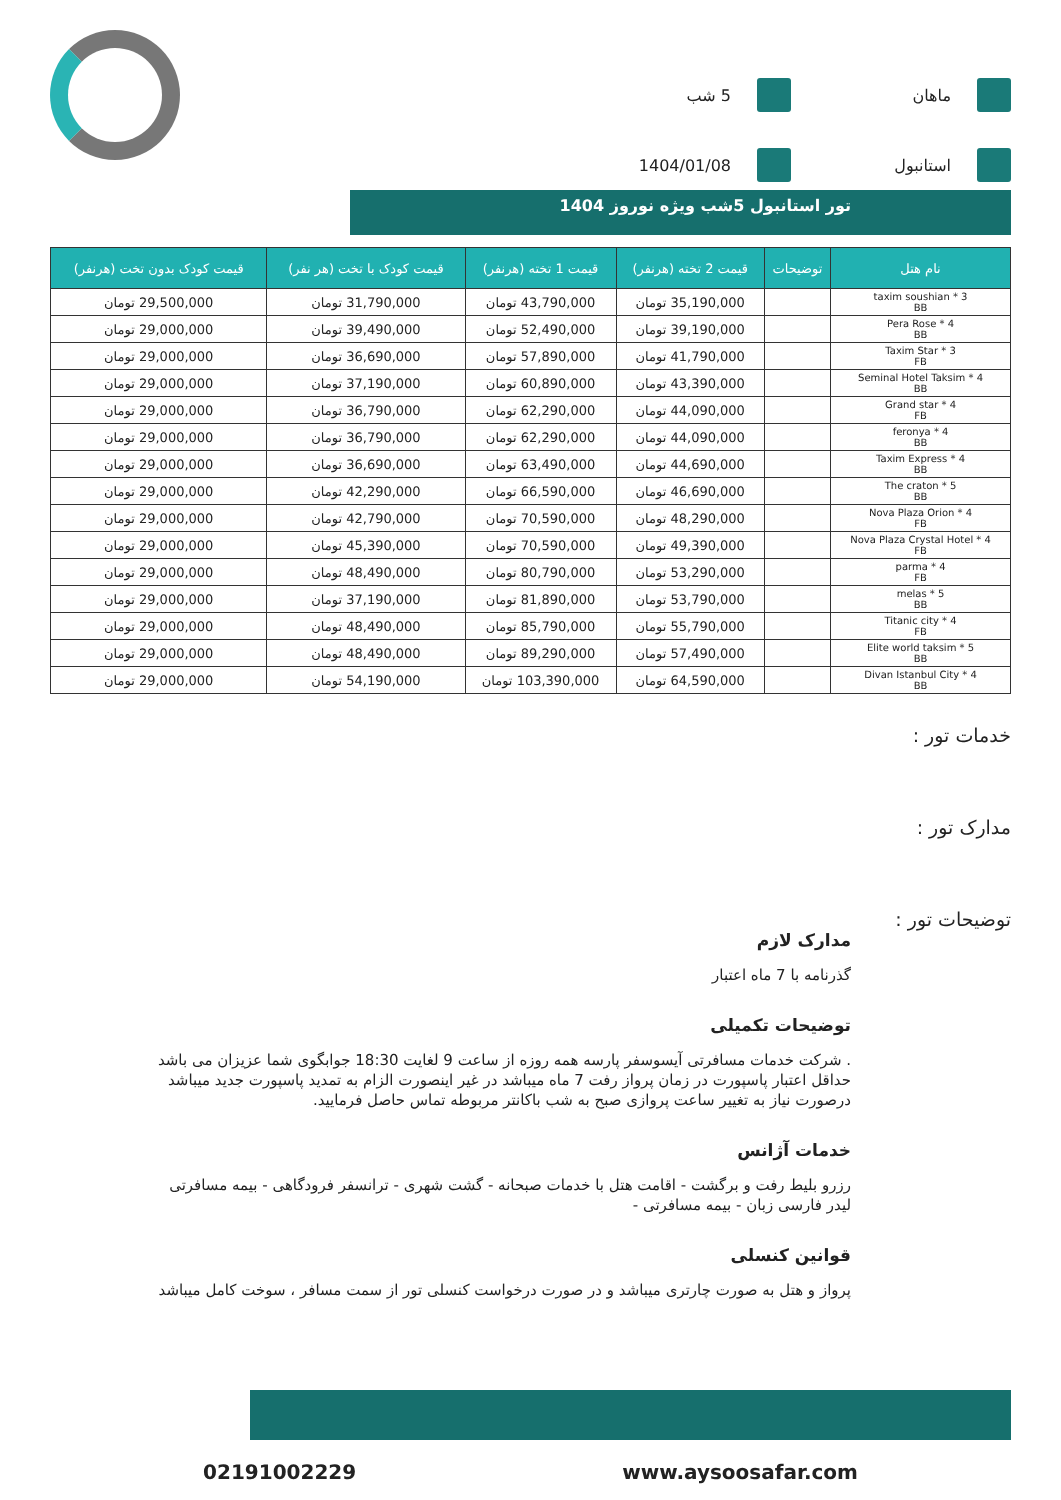ماهان
5 شب
استانبول
1404/01/08
تور استانبول 5شب ویژه نوروز 1404
| نام هتل | توضیحات | قیمت 2 تخته (هرنفر) | قیمت 1 تخته (هرنفر) | قیمت کودک با تخت (هر نفر) | قیمت کودک بدون تخت (هرنفر) |
| --- | --- | --- | --- | --- | --- |
| taxim soushian * 3 BB | | 35,190,000 تومان | 43,790,000 تومان | 31,790,000 تومان | 29,500,000 تومان |
| Pera Rose * 4 BB | | 39,190,000 تومان | 52,490,000 تومان | 39,490,000 تومان | 29,000,000 تومان |
| Taxim Star * 3 FB | | 41,790,000 تومان | 57,890,000 تومان | 36,690,000 تومان | 29,000,000 تومان |
| Seminal Hotel Taksim * 4 BB | | 43,390,000 تومان | 60,890,000 تومان | 37,190,000 تومان | 29,000,000 تومان |
| Grand star * 4 FB | | 44,090,000 تومان | 62,290,000 تومان | 36,790,000 تومان | 29,000,000 تومان |
| feronya * 4 BB | | 44,090,000 تومان | 62,290,000 تومان | 36,790,000 تومان | 29,000,000 تومان |
| Taxim Express * 4 BB | | 44,690,000 تومان | 63,490,000 تومان | 36,690,000 تومان | 29,000,000 تومان |
| The craton * 5 BB | | 46,690,000 تومان | 66,590,000 تومان | 42,290,000 تومان | 29,000,000 تومان |
| Nova Plaza Orion * 4 FB | | 48,290,000 تومان | 70,590,000 تومان | 42,790,000 تومان | 29,000,000 تومان |
| Nova Plaza Crystal Hotel * 4 FB | | 49,390,000 تومان | 70,590,000 تومان | 45,390,000 تومان | 29,000,000 تومان |
| parma * 4 FB | | 53,290,000 تومان | 80,790,000 تومان | 48,490,000 تومان | 29,000,000 تومان |
| melas * 5 BB | | 53,790,000 تومان | 81,890,000 تومان | 37,190,000 تومان | 29,000,000 تومان |
| Titanic city * 4 FB | | 55,790,000 تومان | 85,790,000 تومان | 48,490,000 تومان | 29,000,000 تومان |
| Elite world taksim * 5 BB | | 57,490,000 تومان | 89,290,000 تومان | 48,490,000 تومان | 29,000,000 تومان |
| Divan Istanbul City * 4 BB | | 64,590,000 تومان | 103,390,000 تومان | 54,190,000 تومان | 29,000,000 تومان |
خدمات تور :
مدارک تور :
توضیحات تور :
مدارک لازم
گذرنامه با 7 ماه اعتبار
توضیحات تکمیلی
. شرکت خدمات مسافرتی آیسوسفر پارسه همه روزه از ساعت 9 لغایت 18:30 جوابگوی شما عزیزان می باشد
حداقل اعتبار پاسپورت در زمان پرواز رفت 7 ماه میباشد در غیر اینصورت الزام به تمدید پاسپورت جدید میباشد
درصورت نیاز به تغییر ساعت پروازی صبح به شب باکانتر مربوطه تماس حاصل فرمایید.
خدمات آژانس
رزرو بلیط رفت و برگشت - اقامت هتل با خدمات صبحانه - گشت شهری - ترانسفر فرودگاهی - بیمه مسافرتی
لیدر فارسی زبان - بیمه مسافرتی -
قوانین کنسلی
پرواز و هتل به صورت چارتری میباشد و در صورت درخواست کنسلی تور از سمت مسافر ، سوخت کامل میباشد
www.aysoosafar.com 02191002229